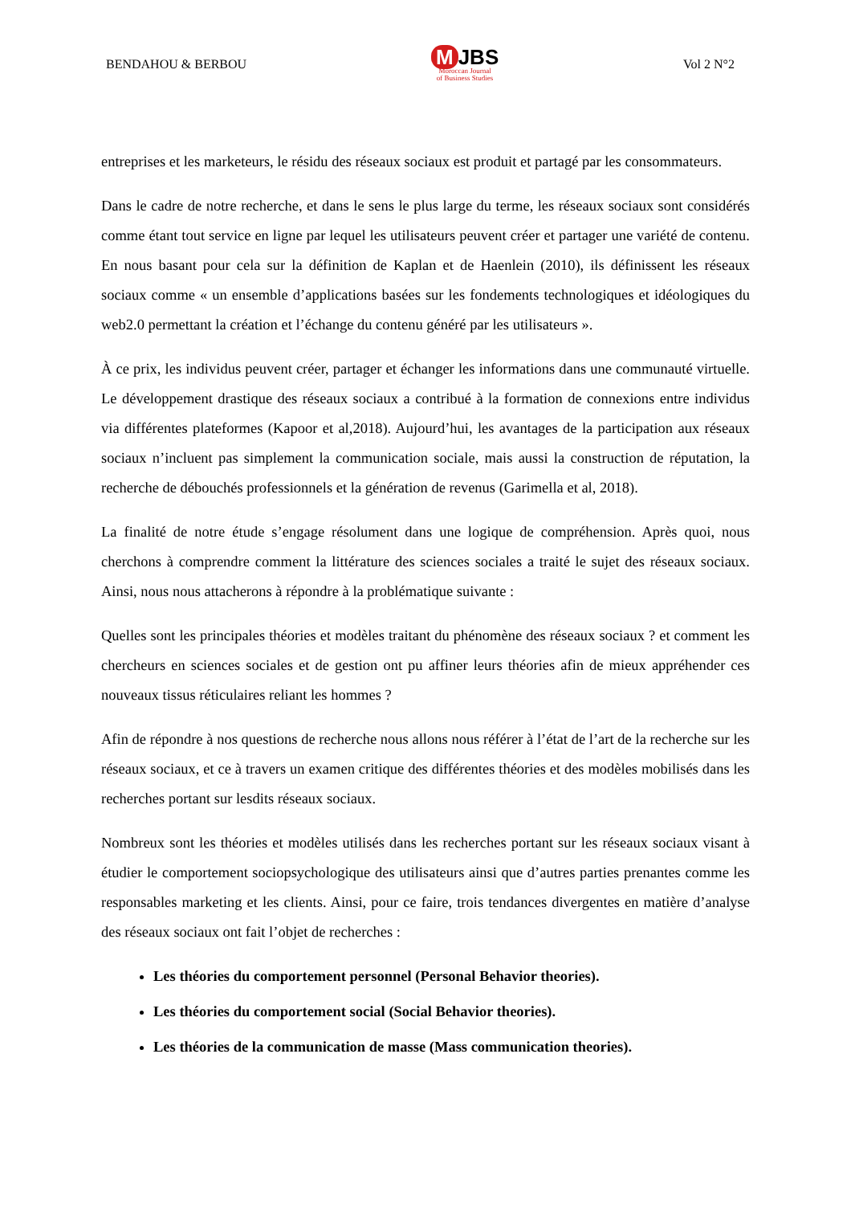BENDAHOU & BERBOU
M JBS
Moroccan Journal
of Business Studies
Vol 2 N°2
entreprises et les marketeurs, le résidu des réseaux sociaux est produit et partagé par les consommateurs.
Dans le cadre de notre recherche, et dans le sens le plus large du terme, les réseaux sociaux sont considérés comme étant tout service en ligne par lequel les utilisateurs peuvent créer et partager une variété de contenu. En nous basant pour cela sur la définition de Kaplan et de Haenlein (2010), ils définissent les réseaux sociaux comme « un ensemble d’applications basées sur les fondements technologiques et idéologiques du web2.0 permettant la création et l’échange du contenu généré par les utilisateurs ».
À ce prix, les individus peuvent créer, partager et échanger les informations dans une communauté virtuelle. Le développement drastique des réseaux sociaux a contribué à la formation de connexions entre individus via différentes plateformes (Kapoor et al,2018). Aujourd’hui, les avantages de la participation aux réseaux sociaux n’incluent pas simplement la communication sociale, mais aussi la construction de réputation, la recherche de débouchés professionnels et la génération de revenus (Garimella et al, 2018).
La finalité de notre étude s’engage résolument dans une logique de compréhension. Après quoi, nous cherchons à comprendre comment la littérature des sciences sociales a traité le sujet des réseaux sociaux. Ainsi, nous nous attacherons à répondre à la problématique suivante :
Quelles sont les principales théories et modèles traitant du phénomène des réseaux sociaux ? et comment les chercheurs en sciences sociales et de gestion ont pu affiner leurs théories afin de mieux appréhender ces nouveaux tissus réticulaires reliant les hommes ?
Afin de répondre à nos questions de recherche nous allons nous référer à l’état de l’art de la recherche sur les réseaux sociaux, et ce à travers un examen critique des différentes théories et des modèles mobilisés dans les recherches portant sur lesdits réseaux sociaux.
Nombreux sont les théories et modèles utilisés dans les recherches portant sur les réseaux sociaux visant à étudier le comportement sociopsychologique des utilisateurs ainsi que d’autres parties prenantes comme les responsables marketing et les clients. Ainsi, pour ce faire, trois tendances divergentes en matière d’analyse des réseaux sociaux ont fait l’objet de recherches :
Les théories du comportement personnel (Personal Behavior theories).
Les théories du comportement social (Social Behavior theories).
Les théories de la communication de masse (Mass communication theories).